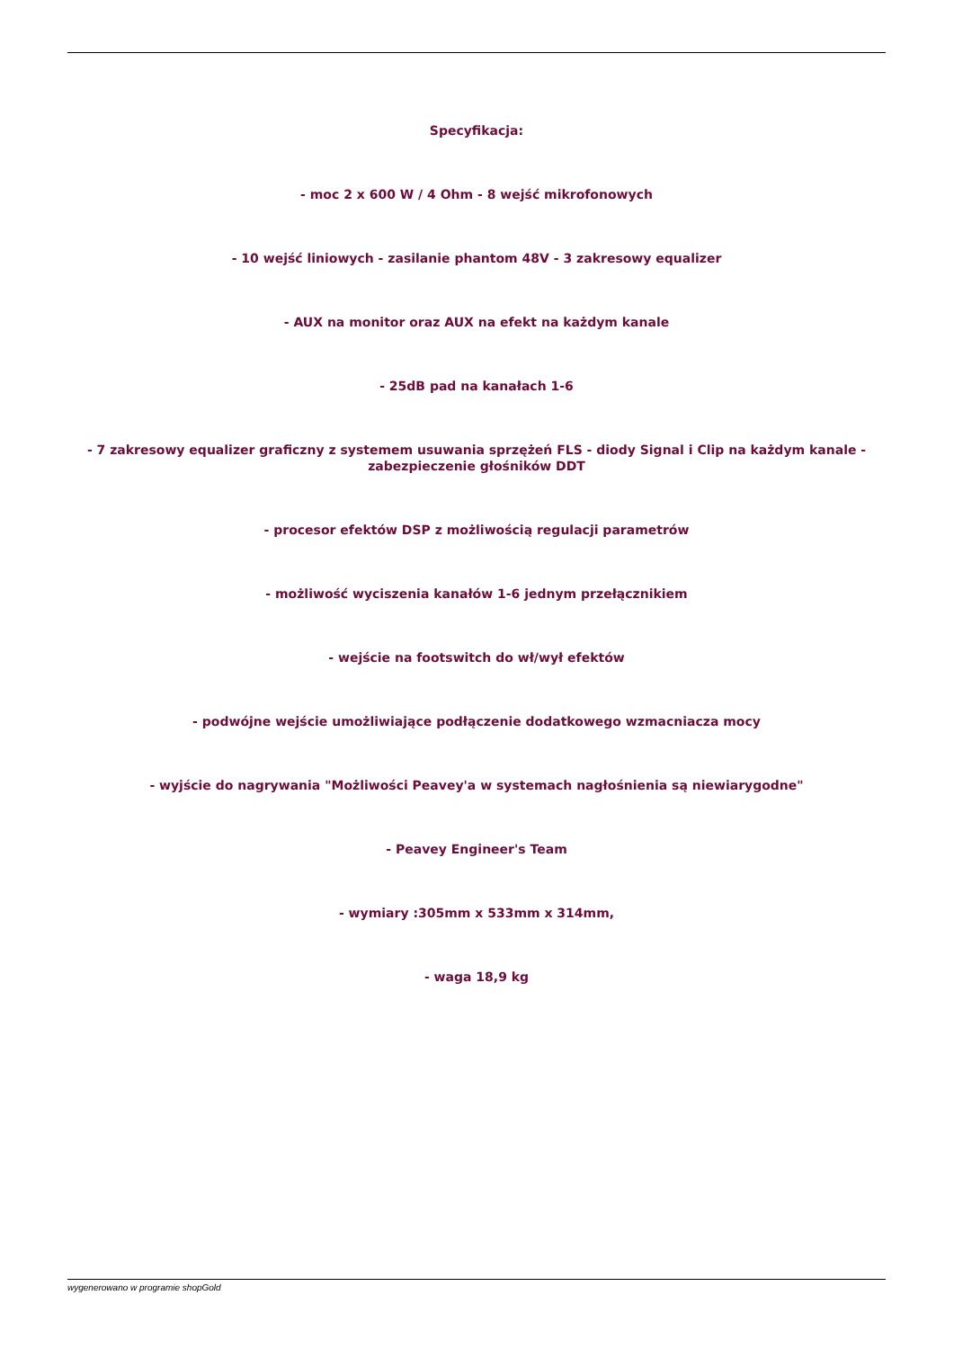Specyfikacja:
- moc 2 x 600 W / 4 Ohm - 8 wejść mikrofonowych
- 10 wejść liniowych - zasilanie phantom 48V - 3 zakresowy equalizer
- AUX na monitor oraz AUX na efekt na każdym kanale
- 25dB pad na kanałach 1-6
- 7 zakresowy equalizer graficzny z systemem usuwania sprzężeń FLS - diody Signal i Clip na każdym kanale - zabezpieczenie głośników DDT
- procesor efektów DSP z możliwością regulacji parametrów
- możliwość wyciszenia kanałów 1-6 jednym przełącznikiem
- wejście na footswitch do wł/wył efektów
- podwójne wejście umożliwiające podłączenie dodatkowego wzmacniacza mocy
- wyjście do nagrywania "Możliwości Peavey'a w systemach nagłośnienia są niewiarygodne"
- Peavey Engineer's Team
- wymiary :305mm x 533mm x 314mm,
- waga 18,9 kg
wygenerowano w programie shopGold